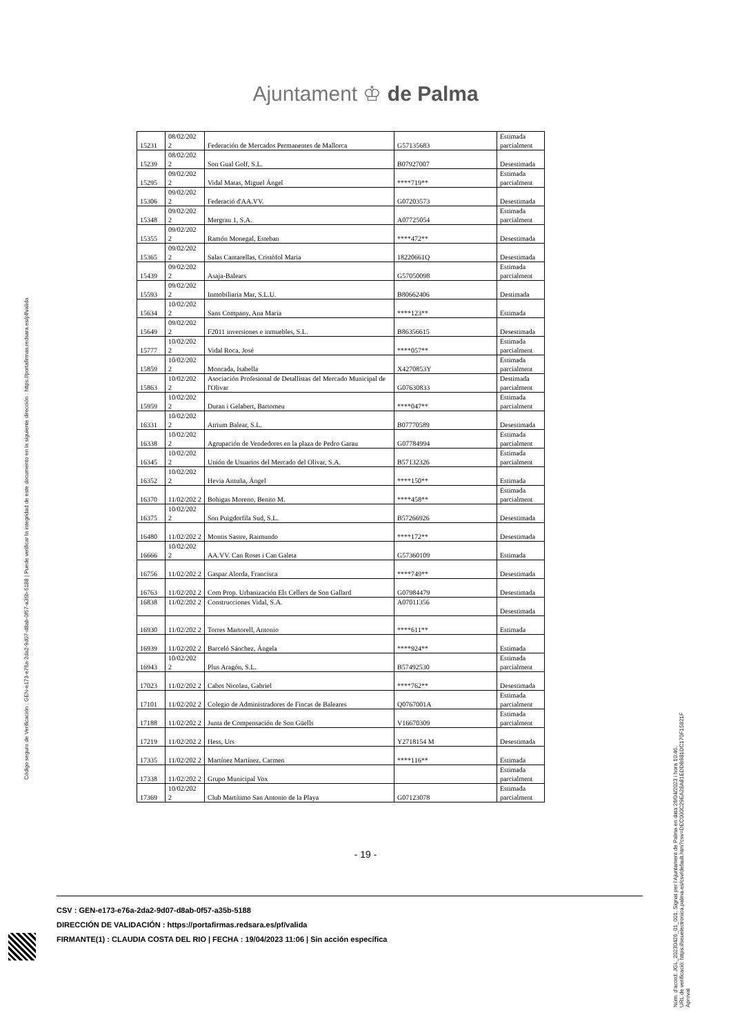Ajuntament ♔ de Palma
Código seguro de Verificación : GEN-e173-e76a-2da2-9d07-d8ab-0f57-a35b-5188 | Puede verificar la integridad de este documento en la siguiente dirección : https://portafirmas.redsara.es/pf/valida
Núm. d'acord: JGL_20230426_01_001. Signat per l'Ajuntament de Palma en data 26/04/2023 i hora 10:46.
URL de verificació: https://seuelectronica.palma.es/csv/default.htm?csv=DEC000C29EA28A81EDDB981DC170F15821F
Aprovat
| 15231 | 08/02/202 2 | Federación de Mercados Permanentes de Mallorca | G57135683 | Estimada parcialment |
| 15239 | 08/02/202 2 | Son Gual Golf, S.L. | B07927007 | Desestimada |
| 15295 | 09/02/202 2 | Vidal Matas, Miguel Ángel | ****719** | Estimada parcialment |
| 15306 | 09/02/202 2 | Federació d'AA.VV. | G07203573 | Desestimada |
| 15348 | 09/02/202 2 | Mergrau 1, S.A. | A07725054 | Estimada parcialment |
| 15355 | 09/02/202 2 | Ramón Monegal, Esteban | ****472** | Desestimada |
| 15365 | 09/02/202 2 | Salas Cantarellas, Cristòfol Maria | 18220661Q | Desestimada |
| 15439 | 09/02/202 2 | Asaja-Balears | G57050098 | Estimada parcialment |
| 15593 | 09/02/202 2 | Inmobiliaria Mar, S.L.U. | B80662406 | Destimada |
| 15634 | 10/02/202 2 | Sans Company, Ana Maria | ****123** | Estimada |
| 15649 | 09/02/202 2 | F2011 inversiones e inmuebles, S.L. | B86356615 | Desestimada |
| 15777 | 10/02/202 2 | Vidal Roca, José | ****057** | Estimada parcialment |
| 15859 | 10/02/202 2 | Moncada, Isabella | X4270853Y | Estimada parcialment |
| 15863 | 10/02/202 2 | Asociación Profesional de Detallistas del Mercado Municipal de l'Olivar | G07630833 | Destimada parcialment |
| 15959 | 10/02/202 2 | Duran i Gelabert, Bartomeu | ****047** | Estimada parcialment |
| 16331 | 10/02/202 2 | Atrium Balear, S.L. | B07770589 | Desestimada |
| 16338 | 10/02/202 2 | Agrupación de Vendedores en la plaza de Pedro Garau | G07784994 | Estimada parcialment |
| 16345 | 10/02/202 2 | Unión de Usuarios del Mercado del Olivar, S.A. | B57132326 | Estimada parcialment |
| 16352 | 10/02/202 2 | Hevia Antuña, Ángel | ****150** | Estimada |
| 16370 | 11/02/202 2 | Bohigas Moreno, Benito M. | ****458** | Estimada parcialment |
| 16375 | 10/02/202 2 | Son Puigdorfila Sud, S.L. | B57266926 | Desestimada |
| 16480 | 11/02/202 2 | Montis Sastre, Raimundo | ****172** | Desestimada |
| 16666 | 10/02/202 2 | AA.VV. Can Roset i Can Galeta | G57360109 | Estimada |
| 16756 | 11/02/202 2 | Gaspar Alorda, Francisca | ****749** | Desestimada |
| 16763 | 11/02/202 2 | Com Prop. Urbanización Els Cellers de Son Gallard | G07984479 | Desestimada |
| 16838 | 11/02/202 2 | Construcciones Vidal, S.A. | A07011356 | Desestimada |
| 16930 | 11/02/202 2 | Torres Martorell, Antonio | ****611** | Estimada |
| 16939 | 11/02/202 2 | Barceló Sánchez, Ángela | ****924** | Estimada |
| 16943 | 10/02/202 2 | Plus Aragón, S.L. | B57492530 | Estimada parcialment |
| 17023 | 11/02/202 2 | Cabot Nicolau, Gabriel | ****762** | Desestimada |
| 17101 | 11/02/202 2 | Colegio de Administradores de Fincas de Baleares | Q0767001A | Estimada parcialment |
| 17188 | 11/02/202 2 | Junta de Compensación de Son Güells | V16670309 | Estimada parcialment |
| 17219 | 11/02/202 2 | Hess, Urs | Y2718154 M | Desestimada |
| 17335 | 11/02/202 2 | Martínez Martínez, Carmen | ****116** | Estimada |
| 17338 | 11/02/202 2 | Grupo Municipal Vox | | Estimada parcialment |
| 17369 | 10/02/202 2 | Club Martítimo San Antonio de la Playa | G07123078 | Estimada parcialment |
- 19 -
CSV : GEN-e173-e76a-2da2-9d07-d8ab-0f57-a35b-5188
DIRECCIÓN DE VALIDACIÓN : https://portafirmas.redsara.es/pf/valida
FIRMANTE(1) : CLAUDIA COSTA DEL RIO | FECHA : 19/04/2023 11:06 | Sin acción específica